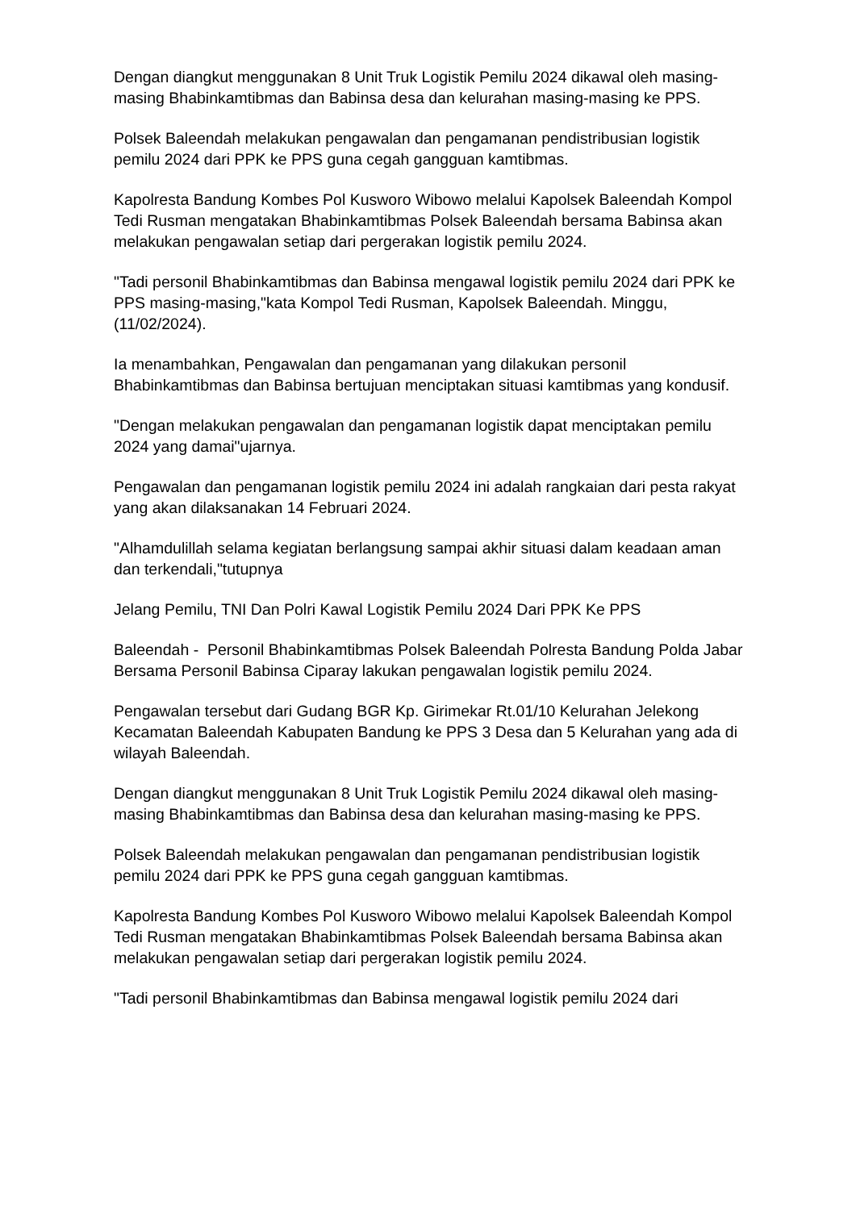Dengan diangkut menggunakan 8 Unit Truk Logistik Pemilu 2024 dikawal oleh masing-masing Bhabinkamtibmas dan Babinsa desa dan kelurahan masing-masing ke PPS.
Polsek Baleendah melakukan pengawalan dan pengamanan pendistribusian logistik pemilu 2024 dari PPK ke PPS guna cegah gangguan kamtibmas.
Kapolresta Bandung Kombes Pol Kusworo Wibowo melalui Kapolsek Baleendah Kompol Tedi Rusman mengatakan Bhabinkamtibmas Polsek Baleendah bersama Babinsa akan melakukan pengawalan setiap dari pergerakan logistik pemilu 2024.
"Tadi personil Bhabinkamtibmas dan Babinsa mengawal logistik pemilu 2024 dari PPK ke PPS masing-masing,"kata Kompol Tedi Rusman, Kapolsek Baleendah. Minggu,(11/02/2024).
Ia menambahkan, Pengawalan dan pengamanan yang dilakukan personil Bhabinkamtibmas dan Babinsa bertujuan menciptakan situasi kamtibmas yang kondusif.
"Dengan melakukan pengawalan dan pengamanan logistik dapat menciptakan pemilu 2024 yang damai"ujarnya.
Pengawalan dan pengamanan logistik pemilu 2024 ini adalah rangkaian dari pesta rakyat yang akan dilaksanakan 14 Februari 2024.
"Alhamdulillah selama kegiatan berlangsung sampai akhir situasi dalam keadaan aman dan terkendali,"tutupnya
Jelang Pemilu, TNI Dan Polri Kawal Logistik Pemilu 2024 Dari PPK Ke PPS
Baleendah - Personil Bhabinkamtibmas Polsek Baleendah Polresta Bandung Polda Jabar Bersama Personil Babinsa Ciparay lakukan pengawalan logistik pemilu 2024.
Pengawalan tersebut dari Gudang BGR Kp. Girimekar Rt.01/10 Kelurahan Jelekong Kecamatan Baleendah Kabupaten Bandung ke PPS 3 Desa dan 5 Kelurahan yang ada di wilayah Baleendah.
Dengan diangkut menggunakan 8 Unit Truk Logistik Pemilu 2024 dikawal oleh masing-masing Bhabinkamtibmas dan Babinsa desa dan kelurahan masing-masing ke PPS.
Polsek Baleendah melakukan pengawalan dan pengamanan pendistribusian logistik pemilu 2024 dari PPK ke PPS guna cegah gangguan kamtibmas.
Kapolresta Bandung Kombes Pol Kusworo Wibowo melalui Kapolsek Baleendah Kompol Tedi Rusman mengatakan Bhabinkamtibmas Polsek Baleendah bersama Babinsa akan melakukan pengawalan setiap dari pergerakan logistik pemilu 2024.
"Tadi personil Bhabinkamtibmas dan Babinsa mengawal logistik pemilu 2024 dari